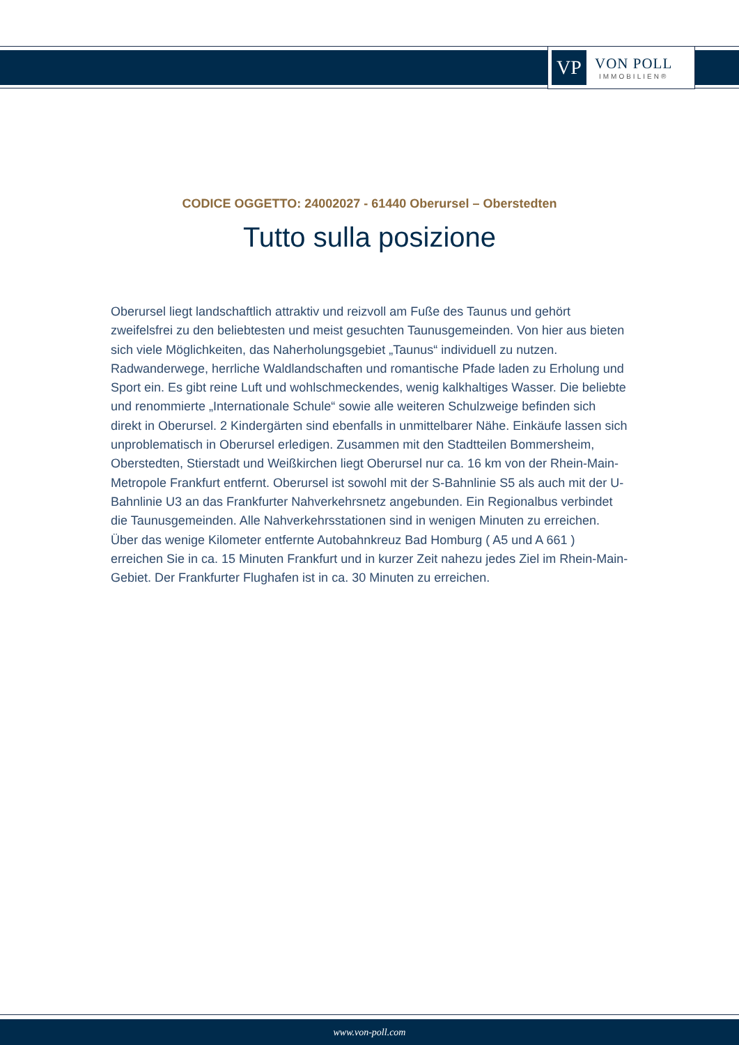VP
VON POLL
IMMOBILIEN®
CODICE OGGETTO: 24002027 - 61440 Oberursel – Oberstedten
Tutto sulla posizione
Oberursel liegt landschaftlich attraktiv und reizvoll am Fuße des Taunus und gehört zweifelsfrei zu den beliebtesten und meist gesuchten Taunusgemeinden. Von hier aus bieten sich viele Möglichkeiten, das Naherholungsgebiet „Taunus“ individuell zu nutzen. Radwanderwege, herrliche Waldlandschaften und romantische Pfade laden zu Erholung und Sport ein. Es gibt reine Luft und wohlschmeckendes, wenig kalkhaltiges Wasser. Die beliebte und renommierte „Internationale Schule“ sowie alle weiteren Schulzweige befinden sich direkt in Oberursel. 2 Kindergärten sind ebenfalls in unmittelbarer Nähe. Einkäufe lassen sich unproblematisch in Oberursel erledigen. Zusammen mit den Stadtteilen Bommersheim, Oberstedten, Stierstadt und Weißkirchen liegt Oberursel nur ca. 16 km von der Rhein-Main-Metropole Frankfurt entfernt. Oberursel ist sowohl mit der S-Bahnlinie S5 als auch mit der U-Bahnlinie U3 an das Frankfurter Nahverkehrsnetz angebunden. Ein Regionalbus verbindet die Taunusgemeinden. Alle Nahverkehrsstationen sind in wenigen Minuten zu erreichen. Über das wenige Kilometer entfernte Autobahnkreuz Bad Homburg ( A5 und A 661 ) erreichen Sie in ca. 15 Minuten Frankfurt und in kurzer Zeit nahezu jedes Ziel im Rhein-Main-Gebiet. Der Frankfurter Flughafen ist in ca. 30 Minuten zu erreichen.
www.von-poll.com